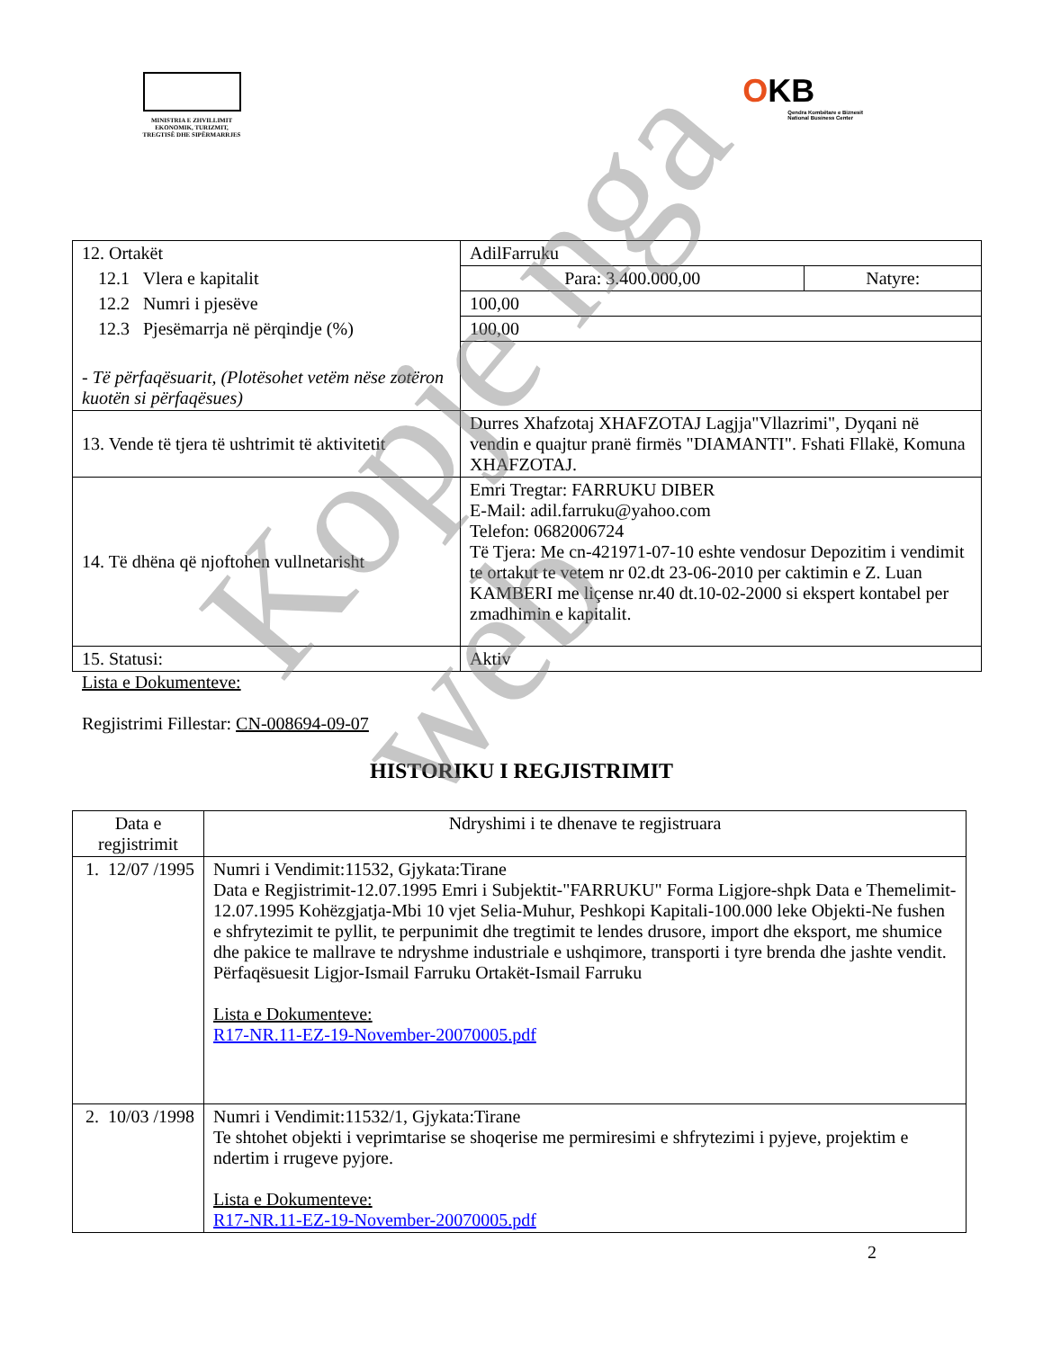MINISTRIA E ZHVILLIMIT
EKONOMIK, TURIZMIT,
TREGTISË DHE SIPËRMARRJES
OKB
Qendra Kombëtare e Biznesit
National Business Center
| 12. Ortakët | AdilFarruku | |
| 12.1 Vlera e kapitalit | Para: 3.400.000,00 | Natyre: |
| 12.2 Numri i pjesëve | 100,00 | |
| 12.3 Pjesëmarrja në përqindje (%) | 100,00 | |
| - Të përfaqësuarit, (Plotësohet vetëm nëse zotëron kuotën si përfaqësues) | | |
| 13. Vende të tjera të ushtrimit të aktivitetit | Durres Xhafzotaj XHAFZOTAJ Lagjja"Vllazrimi", Dyqani në vendin e quajtur pranë firmës "DIAMANTI". Fshati Fllakë, Komuna XHAFZOTAJ. | |
| 14. Të dhëna që njoftohen vullnetarisht | Emri Tregtar: FARRUKU DIBER E-Mail: adil.farruku@yahoo.com Telefon: 0682006724 Të Tjera: Me cn-421971-07-10 eshte vendosur Depozitim i vendimit te ortakut te vetem nr 02.dt 23-06-2010 per caktimin e Z. Luan KAMBERI me liçense nr.40 dt.10-02-2000 si ekspert kontabel per zmadhimin e kapitalit. | |
| 15. Statusi: | Aktiv | |
Lista e Dokumenteve:
Regjistrimi Fillestar: CN-008694-09-07
HISTORIKU I REGJISTRIMIT
| Data e regjistrimit | Ndryshimi i te dhenave te regjistruara |
| --- | --- |
| 1. 12/07 /1995 | Numri i Vendimit:11532, Gjykata:Tirane Data e Regjistrimit-12.07.1995 Emri i Subjektit-"FARRUKU" Forma Ligjore-shpk Data e Themelimit-12.07.1995 Kohëzgjatja-Mbi 10 vjet Selia-Muhur, Peshkopi Kapitali-100.000 leke Objekti-Ne fushen e shfrytezimit te pyllit, te perpunimit dhe tregtimit te lendes drusore, import dhe eksport, me shumice dhe pakice te mallrave te ndryshme industriale e ushqimore, transporti i tyre brenda dhe jashte vendit. Përfaqësuesit Ligjor-Ismail Farruku Ortakët-Ismail Farruku Lista e Dokumenteve: R17-NR.11-EZ-19-November-20070005.pdf |
| 2. 10/03 /1998 | Numri i Vendimit:11532/1, Gjykata:Tirane Te shtohet objekti i veprimtarise se shoqerise me permiresimi e shfrytezimi i pyjeve, projektim e ndertim i rrugeve pyjore. Lista e Dokumenteve: R17-NR.11-EZ-19-November-20070005.pdf |
2
Kopje nga web